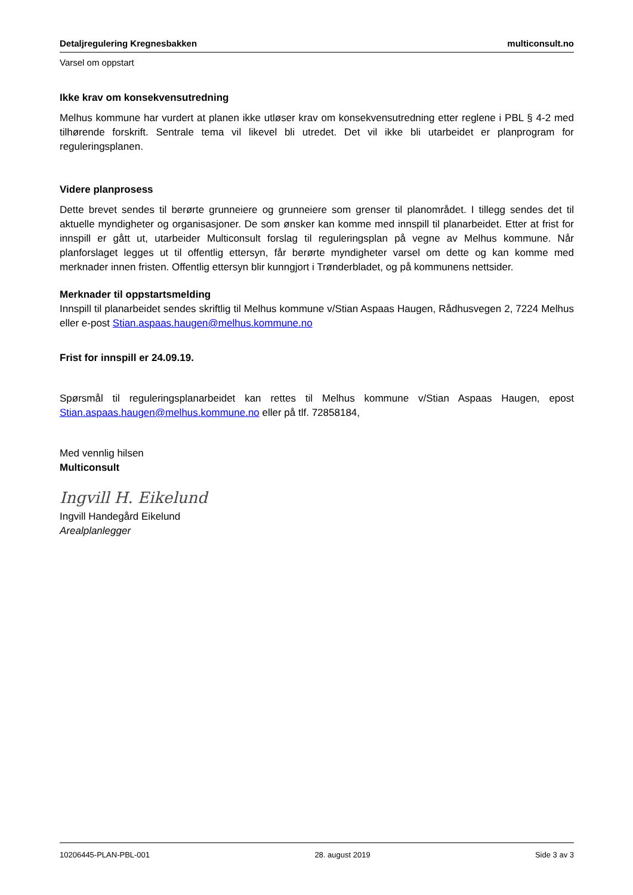Detaljregulering Kregnesbakken multiconsult.no
Varsel om oppstart
Ikke krav om konsekvensutredning
Melhus kommune har vurdert at planen ikke utløser krav om konsekvensutredning etter reglene i PBL § 4-2 med tilhørende forskrift. Sentrale tema vil likevel bli utredet. Det vil ikke bli utarbeidet er planprogram for reguleringsplanen.
Videre planprosess
Dette brevet sendes til berørte grunneiere og grunneiere som grenser til planområdet. I tillegg sendes det til aktuelle myndigheter og organisasjoner. De som ønsker kan komme med innspill til planarbeidet. Etter at frist for innspill er gått ut, utarbeider Multiconsult forslag til reguleringsplan på vegne av Melhus kommune. Når planforslaget legges ut til offentlig ettersyn, får berørte myndigheter varsel om dette og kan komme med merknader innen fristen. Offentlig ettersyn blir kunngjort i Trønderbladet, og på kommunens nettsider.
Merknader til oppstartsmelding
Innspill til planarbeidet sendes skriftlig til Melhus kommune v/Stian Aspaas Haugen, Rådhusvegen 2, 7224 Melhus eller e-post Stian.aspaas.haugen@melhus.kommune.no
Frist for innspill er 24.09.19.
Spørsmål til reguleringsplanarbeidet kan rettes til Melhus kommune v/Stian Aspaas Haugen, epost Stian.aspaas.haugen@melhus.kommune.no eller på tlf. 72858184,
Med vennlig hilsen
Multiconsult
Ingvill H. Eikelund
Ingvill Handegård Eikelund
Arealplanlegger
10206445-PLAN-PBL-001 28. august 2019 Side 3 av 3